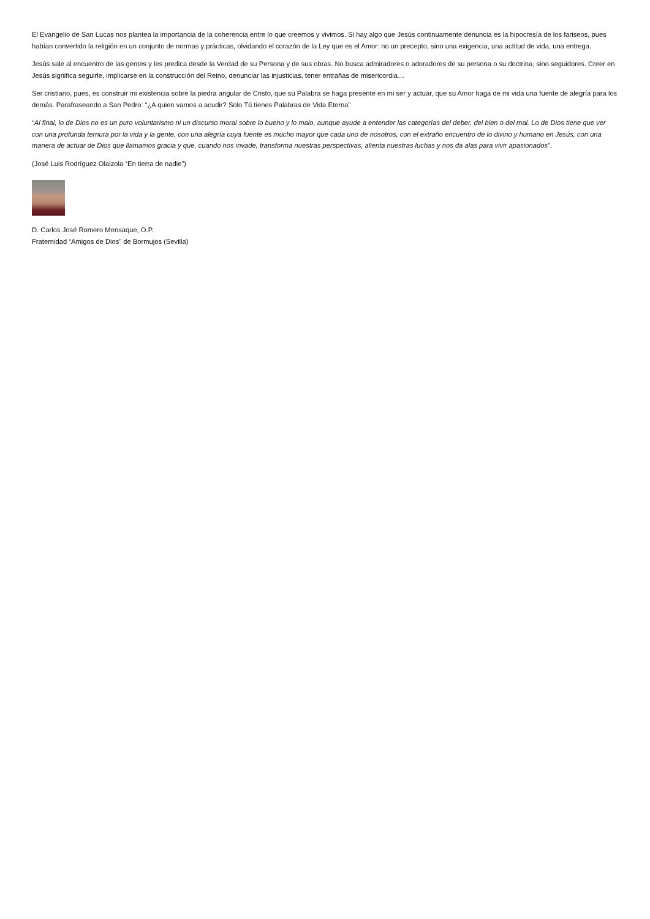El Evangelio de San Lucas nos plantea la importancia de la coherencia entre lo que creemos y vivimos. Si hay algo que Jesús continuamente denuncia es la hipocresía de los fariseos, pues habían convertido la religión en un conjunto de normas y prácticas, olvidando el corazón de la Ley que es el Amor: no un precepto, sino una exigencia, una actitud de vida, una entrega.
Jesús sale al encuentro de las gentes y les predica desde la Verdad de su Persona y de sus obras. No busca admiradores o adoradores de su persona o su doctrina, sino seguidores. Creer en Jesús significa seguirle, implicarse en la construcción del Reino, denunciar las injusticias, tener entrañas de misericordia…
Ser cristiano, pues, es construir mi existencia sobre la piedra angular de Cristo, que su Palabra se haga presente en mi ser y actuar, que su Amor haga de mi vida una fuente de alegría para los demás. Parafraseando a San Pedro: “¿A quien vamos a acudir? Solo Tú tienes Palabras de Vida Eterna”
“Al final, lo de Dios no es un puro voluntarismo ni un discurso moral sobre lo bueno y lo malo, aunque ayude a entender las categorías del deber, del bien o del mal. Lo de Dios tiene que ver con una profunda ternura por la vida y la gente, con una alegría cuya fuente es mucho mayor que cada uno de nosotros, con el extraño encuentro de lo divino y humano en Jesús, con una manera de actuar de Dios que llamamos gracia y que, cuando nos invade, transforma nuestras perspectivas, alienta nuestras luchas y nos da alas para vivir apasionados”.
(José Luis Rodríguez Olaizola “En tierra de nadie”)
D. Carlos José Romero Mensaque, O.P.
Fraternidad “Amigos de Dios” de Bormujos (Sevilla)